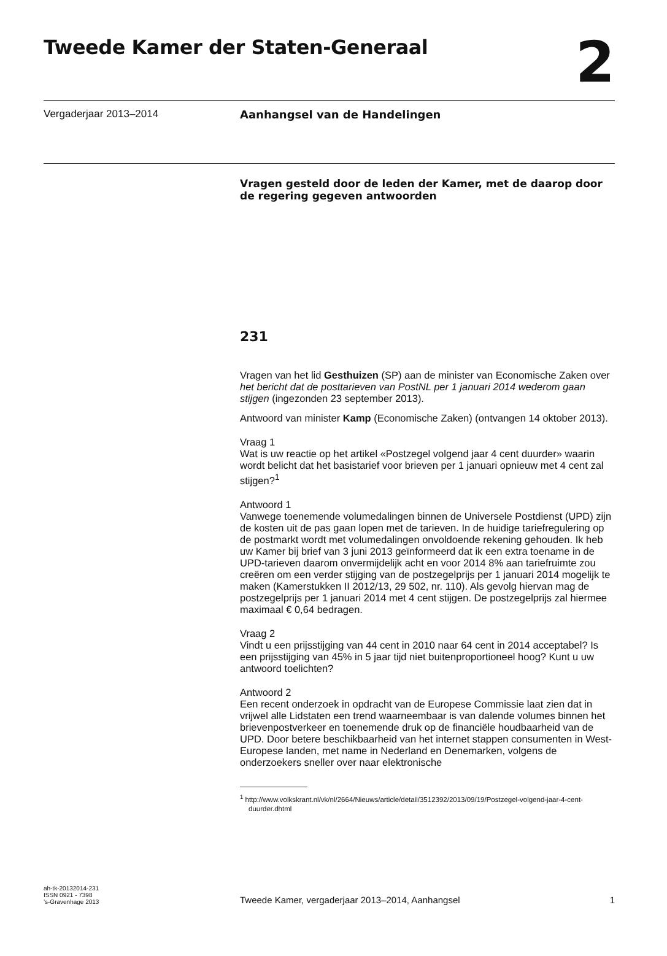Tweede Kamer der Staten-Generaal
2
Vergaderjaar 2013–2014 Aanhangsel van de Handelingen
Vragen gesteld door de leden der Kamer, met de daarop door de regering gegeven antwoorden
231
Vragen van het lid Gesthuizen (SP) aan de minister van Economische Zaken over het bericht dat de posttarieven van PostNL per 1 januari 2014 wederom gaan stijgen (ingezonden 23 september 2013).
Antwoord van minister Kamp (Economische Zaken) (ontvangen 14 oktober 2013).
Vraag 1
Wat is uw reactie op het artikel «Postzegel volgend jaar 4 cent duurder» waarin wordt belicht dat het basistarief voor brieven per 1 januari opnieuw met 4 cent zal stijgen?<sup>1</sup>
Antwoord 1
Vanwege toenemende volumedalingen binnen de Universele Postdienst (UPD) zijn de kosten uit de pas gaan lopen met de tarieven. In de huidige tariefregulering op de postmarkt wordt met volumedalingen onvoldoende rekening gehouden. Ik heb uw Kamer bij brief van 3 juni 2013 geïnformeerd dat ik een extra toename in de UPD-tarieven daarom onvermijdelijk acht en voor 2014 8% aan tariefruimte zou creëren om een verder stijging van de postzegelprijs per 1 januari 2014 mogelijk te maken (Kamerstukken II 2012/13, 29 502, nr. 110). Als gevolg hiervan mag de postzegelprijs per 1 januari 2014 met 4 cent stijgen. De postzegelprijs zal hiermee maximaal € 0,64 bedragen.
Vraag 2
Vindt u een prijsstijging van 44 cent in 2010 naar 64 cent in 2014 acceptabel? Is een prijsstijging van 45% in 5 jaar tijd niet buitenproportioneel hoog? Kunt u uw antwoord toelichten?
Antwoord 2
Een recent onderzoek in opdracht van de Europese Commissie laat zien dat in vrijwel alle Lidstaten een trend waarneembaar is van dalende volumes binnen het brievenpostverkeer en toenemende druk op de financiële houdbaarheid van de UPD. Door betere beschikbaarheid van het internet stappen consumenten in West-Europese landen, met name in Nederland en Denemarken, volgens de onderzoekers sneller over naar elektronische
<sup>1</sup> http://www.volkskrant.nl/vk/nl/2664/Nieuws/article/detail/3512392/2013/09/19/Postzegel-volgend-jaar-4-cent-duurder.dhtml
ah-tk-20132014-231
ISSN 0921 - 7398
’s-Gravenhage 2013
Tweede Kamer, vergaderjaar 2013–2014, Aanhangsel
1